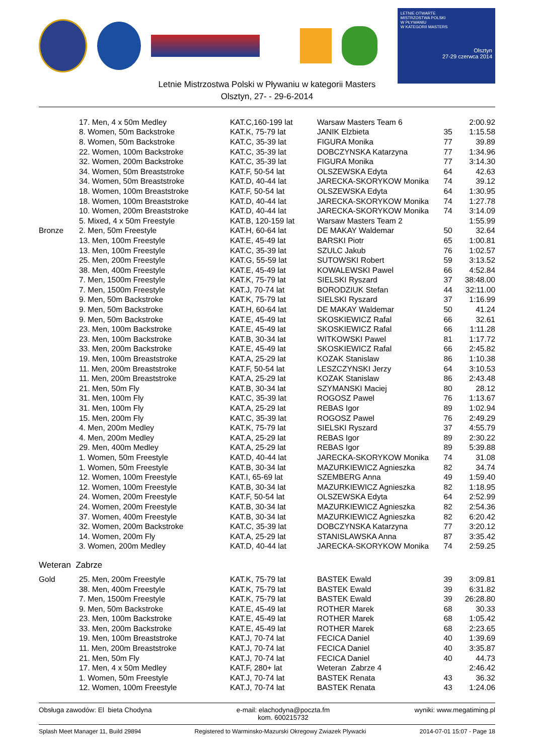LETNIE OTWARTE
MISTRZOSTWA POLSKI
W PŁYWANIU
W KATEGORII MASTERS
Olsztyn
27-29 czerwca 2014
Letnie Mistrzostwa Polski w Pływaniu w kategorii Masters
Olsztyn, 27- - 29-6-2014
| | 17. Men, 4 x 50m Medley | KAT.C,160-199 lat | Warsaw Masters Team 6 | | 2:00.92 |
| | 8. Women, 50m Backstroke | KAT.K, 75-79 lat | JANIK Elzbieta | 35 | 1:15.58 |
| | 8. Women, 50m Backstroke | KAT.C, 35-39 lat | FIGURA Monika | 77 | 39.89 |
| | 22. Women, 100m Backstroke | KAT.C, 35-39 lat | DOBCZYNSKA Katarzyna | 77 | 1:34.96 |
| | 32. Women, 200m Backstroke | KAT.C, 35-39 lat | FIGURA Monika | 77 | 3:14.30 |
| | 34. Women, 50m Breaststroke | KAT.F, 50-54 lat | OLSZEWSKA Edyta | 64 | 42.63 |
| | 34. Women, 50m Breaststroke | KAT.D, 40-44 lat | JARECKA-SKORYKOW Monika | 74 | 39.12 |
| | 18. Women, 100m Breaststroke | KAT.F, 50-54 lat | OLSZEWSKA Edyta | 64 | 1:30.95 |
| | 18. Women, 100m Breaststroke | KAT.D, 40-44 lat | JARECKA-SKORYKOW Monika | 74 | 1:27.78 |
| | 10. Women, 200m Breaststroke | KAT.D, 40-44 lat | JARECKA-SKORYKOW Monika | 74 | 3:14.09 |
| | 5. Mixed, 4 x 50m Freestyle | KAT.B, 120-159 lat | Warsaw Masters Team 2 | | 1:55.99 |
| Bronze | 2. Men, 50m Freestyle | KAT.H, 60-64 lat | DE MAKAY Waldemar | 50 | 32.64 |
| | 13. Men, 100m Freestyle | KAT.E, 45-49 lat | BARSKI Piotr | 65 | 1:00.81 |
| | 13. Men, 100m Freestyle | KAT.C, 35-39 lat | SZULC Jakub | 76 | 1:02.57 |
| | 25. Men, 200m Freestyle | KAT.G, 55-59 lat | SUTOWSKI Robert | 59 | 3:13.52 |
| | 38. Men, 400m Freestyle | KAT.E, 45-49 lat | KOWALEWSKI Pawel | 66 | 4:52.84 |
| | 7. Men, 1500m Freestyle | KAT.K, 75-79 lat | SIELSKI Ryszard | 37 | 38:48.00 |
| | 7. Men, 1500m Freestyle | KAT.J, 70-74 lat | BORODZIUK Stefan | 44 | 32:11.00 |
| | 9. Men, 50m Backstroke | KAT.K, 75-79 lat | SIELSKI Ryszard | 37 | 1:16.99 |
| | 9. Men, 50m Backstroke | KAT.H, 60-64 lat | DE MAKAY Waldemar | 50 | 41.24 |
| | 9. Men, 50m Backstroke | KAT.E, 45-49 lat | SKOSKIEWICZ Rafal | 66 | 32.61 |
| | 23. Men, 100m Backstroke | KAT.E, 45-49 lat | SKOSKIEWICZ Rafal | 66 | 1:11.28 |
| | 23. Men, 100m Backstroke | KAT.B, 30-34 lat | WITKOWSKI Pawel | 81 | 1:17.72 |
| | 33. Men, 200m Backstroke | KAT.E, 45-49 lat | SKOSKIEWICZ Rafal | 66 | 2:45.82 |
| | 19. Men, 100m Breaststroke | KAT.A, 25-29 lat | KOZAK Stanislaw | 86 | 1:10.38 |
| | 11. Men, 200m Breaststroke | KAT.F, 50-54 lat | LESZCZYNSKI Jerzy | 64 | 3:10.53 |
| | 11. Men, 200m Breaststroke | KAT.A, 25-29 lat | KOZAK Stanislaw | 86 | 2:43.48 |
| | 21. Men, 50m Fly | KAT.B, 30-34 lat | SZYMANSKI Maciej | 80 | 28.12 |
| | 31. Men, 100m Fly | KAT.C, 35-39 lat | ROGOSZ Pawel | 76 | 1:13.67 |
| | 31. Men, 100m Fly | KAT.A, 25-29 lat | REBAS Igor | 89 | 1:02.94 |
| | 15. Men, 200m Fly | KAT.C, 35-39 lat | ROGOSZ Pawel | 76 | 2:49.29 |
| | 4. Men, 200m Medley | KAT.K, 75-79 lat | SIELSKI Ryszard | 37 | 4:55.79 |
| | 4. Men, 200m Medley | KAT.A, 25-29 lat | REBAS Igor | 89 | 2:30.22 |
| | 29. Men, 400m Medley | KAT.A, 25-29 lat | REBAS Igor | 89 | 5:39.88 |
| | 1. Women, 50m Freestyle | KAT.D, 40-44 lat | JARECKA-SKORYKOW Monika | 74 | 31.08 |
| | 1. Women, 50m Freestyle | KAT.B, 30-34 lat | MAZURKIEWICZ Agnieszka | 82 | 34.74 |
| | 12. Women, 100m Freestyle | KAT.I, 65-69 lat | SZEMBERG Anna | 49 | 1:59.40 |
| | 12. Women, 100m Freestyle | KAT.B, 30-34 lat | MAZURKIEWICZ Agnieszka | 82 | 1:18.95 |
| | 24. Women, 200m Freestyle | KAT.F, 50-54 lat | OLSZEWSKA Edyta | 64 | 2:52.99 |
| | 24. Women, 200m Freestyle | KAT.B, 30-34 lat | MAZURKIEWICZ Agnieszka | 82 | 2:54.36 |
| | 37. Women, 400m Freestyle | KAT.B, 30-34 lat | MAZURKIEWICZ Agnieszka | 82 | 6:20.42 |
| | 32. Women, 200m Backstroke | KAT.C, 35-39 lat | DOBCZYNSKA Katarzyna | 77 | 3:20.12 |
| | 14. Women, 200m Fly | KAT.A, 25-29 lat | STANISLAWSKA Anna | 87 | 3:35.42 |
| | 3. Women, 200m Medley | KAT.D, 40-44 lat | JARECKA-SKORYKOW Monika | 74 | 2:59.25 |
Weteran Zabrze
| Gold | 25. Men, 200m Freestyle | KAT.K, 75-79 lat | BASTEK Ewald | 39 | 3:09.81 |
| | 38. Men, 400m Freestyle | KAT.K, 75-79 lat | BASTEK Ewald | 39 | 6:31.82 |
| | 7. Men, 1500m Freestyle | KAT.K, 75-79 lat | BASTEK Ewald | 39 | 26:28.80 |
| | 9. Men, 50m Backstroke | KAT.E, 45-49 lat | ROTHER Marek | 68 | 30.33 |
| | 23. Men, 100m Backstroke | KAT.E, 45-49 lat | ROTHER Marek | 68 | 1:05.42 |
| | 33. Men, 200m Backstroke | KAT.E, 45-49 lat | ROTHER Marek | 68 | 2:23.65 |
| | 19. Men, 100m Breaststroke | KAT.J, 70-74 lat | FECICA Daniel | 40 | 1:39.69 |
| | 11. Men, 200m Breaststroke | KAT.J, 70-74 lat | FECICA Daniel | 40 | 3:35.87 |
| | 21. Men, 50m Fly | KAT.J, 70-74 lat | FECICA Daniel | 40 | 44.73 |
| | 17. Men, 4 x 50m Medley | KAT.F, 280+ lat | Weteran Zabrze 4 | | 2:46.42 |
| | 1. Women, 50m Freestyle | KAT.J, 70-74 lat | BASTEK Renata | 43 | 36.32 |
| | 12. Women, 100m Freestyle | KAT.J, 70-74 lat | BASTEK Renata | 43 | 1:24.06 |
Obsługa zawodów: El bieta Chodyna e-mail: elachodyna@poczta.fm
kom. 600215732 wyniki: www.megatiming.pl
Splash Meet Manager 11, Build 29894 Registered to Warminsko-Mazurski Okregowy Zwiazek Plywacki 2014-07-01 15:07 - Page 18